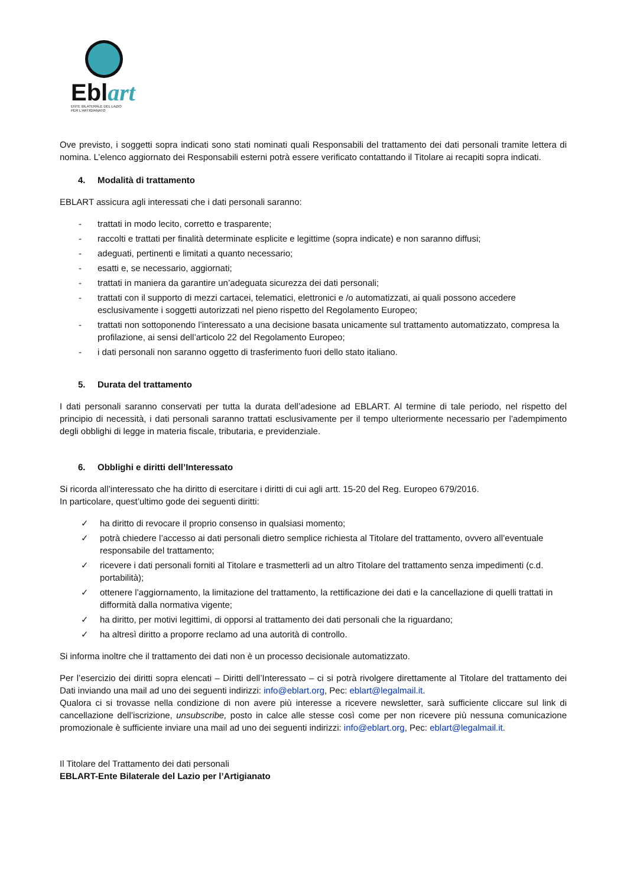Eblart
ENTE BILATERALE DEL LAZIO
PER L'ARTIGIANATO
Ove previsto, i soggetti sopra indicati sono stati nominati quali Responsabili del trattamento dei dati personali tramite lettera di nomina. L’elenco aggiornato dei Responsabili esterni potrà essere verificato contattando il Titolare ai recapiti sopra indicati.
4. Modalità di trattamento
EBLART assicura agli interessati che i dati personali saranno:
- trattati in modo lecito, corretto e trasparente;
- raccolti e trattati per finalità determinate esplicite e legittime (sopra indicate) e non saranno diffusi;
- adeguati, pertinenti e limitati a quanto necessario;
- esatti e, se necessario, aggiornati;
- trattati in maniera da garantire un’adeguata sicurezza dei dati personali;
- trattati con il supporto di mezzi cartacei, telematici, elettronici e /o automatizzati, ai quali possono accedere esclusivamente i soggetti autorizzati nel pieno rispetto del Regolamento Europeo;
- trattati non sottoponendo l’interessato a una decisione basata unicamente sul trattamento automatizzato, compresa la profilazione, ai sensi dell’articolo 22 del Regolamento Europeo;
- i dati personali non saranno oggetto di trasferimento fuori dello stato italiano.
5. Durata del trattamento
I dati personali saranno conservati per tutta la durata dell’adesione ad EBLART. Al termine di tale periodo, nel rispetto del principio di necessità, i dati personali saranno trattati esclusivamente per il tempo ulteriormente necessario per l’adempimento degli obblighi di legge in materia fiscale, tributaria, e previdenziale.
6. Obblighi e diritti dell’Interessato
Si ricorda all’interessato che ha diritto di esercitare i diritti di cui agli artt. 15-20 del Reg. Europeo 679/2016.
In particolare, quest’ultimo gode dei seguenti diritti:
✓ ha diritto di revocare il proprio consenso in qualsiasi momento;
✓ potrà chiedere l’accesso ai dati personali dietro semplice richiesta al Titolare del trattamento, ovvero all’eventuale responsabile del trattamento;
✓ ricevere i dati personali forniti al Titolare e trasmetterli ad un altro Titolare del trattamento senza impedimenti (c.d. portabilità);
✓ ottenere l’aggiornamento, la limitazione del trattamento, la rettificazione dei dati e la cancellazione di quelli trattati in difformità dalla normativa vigente;
✓ ha diritto, per motivi legittimi, di opporsi al trattamento dei dati personali che la riguardano;
✓ ha altresì diritto a proporre reclamo ad una autorità di controllo.
Si informa inoltre che il trattamento dei dati non è un processo decisionale automatizzato.
Per l’esercizio dei diritti sopra elencati – Diritti dell’Interessato – ci si potrà rivolgere direttamente al Titolare del trattamento dei Dati inviando una mail ad uno dei seguenti indirizzi: info@eblart.org, Pec: eblart@legalmail.it.
Qualora ci si trovasse nella condizione di non avere più interesse a ricevere newsletter, sarà sufficiente cliccare sul link di cancellazione dell’iscrizione, unsubscribe, posto in calce alle stesse così come per non ricevere più nessuna comunicazione promozionale è sufficiente inviare una mail ad uno dei seguenti indirizzi: info@eblart.org, Pec: eblart@legalmail.it.
Il Titolare del Trattamento dei dati personali
EBLART-Ente Bilaterale del Lazio per l’Artigianato